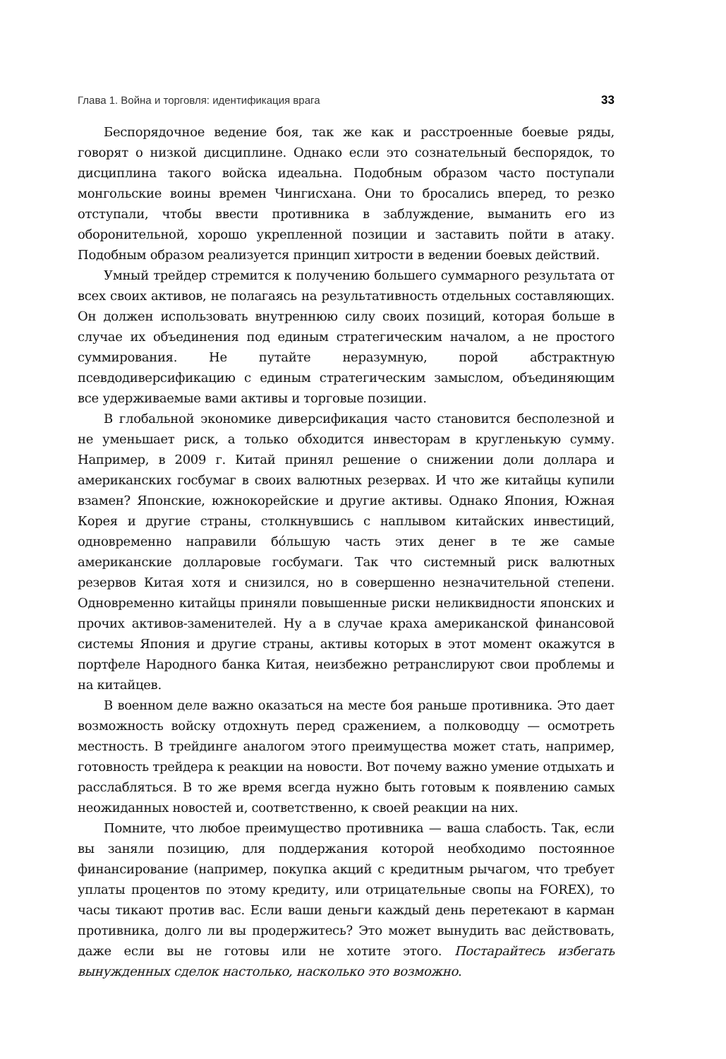Глава 1. Война и торговля: идентификация врага 33
Беспорядочное ведение боя, так же как и расстроенные боевые ряды, говорят о низкой дисциплине. Однако если это сознательный беспорядок, то дисциплина такого войска идеальна. Подобным образом часто поступали монгольские воины времен Чингисхана. Они то бросались вперед, то резко отступали, чтобы ввести противника в заблуждение, выманить его из оборонительной, хорошо укрепленной позиции и заставить пойти в атаку. Подобным образом реализуется принцип хитрости в ведении боевых действий.
Умный трейдер стремится к получению большего суммарного результата от всех своих активов, не полагаясь на результативность отдельных составляющих. Он должен использовать внутреннюю силу своих позиций, которая больше в случае их объединения под единым стратегическим началом, а не простого суммирования. Не путайте неразумную, порой абстрактную псевдодиверсификацию с единым стратегическим замыслом, объединяющим все удерживаемые вами активы и торговые позиции.
В глобальной экономике диверсификация часто становится бесполезной и не уменьшает риск, а только обходится инвесторам в кругленькую сумму. Например, в 2009 г. Китай принял решение о снижении доли доллара и американских госбумаг в своих валютных резервах. И что же китайцы купили взамен? Японские, южнокорейские и другие активы. Однако Япония, Южная Корея и другие страны, столкнувшись с наплывом китайских инвестиций, одновременно направили бóльшую часть этих денег в те же самые американские долларовые госбумаги. Так что системный риск валютных резервов Китая хотя и снизился, но в совершенно незначительной степени. Одновременно китайцы приняли повышенные риски неликвидности японских и прочих активов-заменителей. Ну а в случае краха американской финансовой системы Япония и другие страны, активы которых в этот момент окажутся в портфеле Народного банка Китая, неизбежно ретранслируют свои проблемы и на китайцев.
В военном деле важно оказаться на месте боя раньше противника. Это дает возможность войску отдохнуть перед сражением, а полководцу — осмотреть местность. В трейдинге аналогом этого преимущества может стать, например, готовность трейдера к реакции на новости. Вот почему важно умение отдыхать и расслабляться. В то же время всегда нужно быть готовым к появлению самых неожиданных новостей и, соответственно, к своей реакции на них.
Помните, что любое преимущество противника — ваша слабость. Так, если вы заняли позицию, для поддержания которой необходимо постоянное финансирование (например, покупка акций с кредитным рычагом, что требует уплаты процентов по этому кредиту, или отрицательные свопы на FOREX), то часы тикают против вас. Если ваши деньги каждый день перетекают в карман противника, долго ли вы продержитесь? Это может вынудить вас действовать, даже если вы не готовы или не хотите этого. Постарайтесь избегать вынужденных сделок настолько, насколько это возможно.